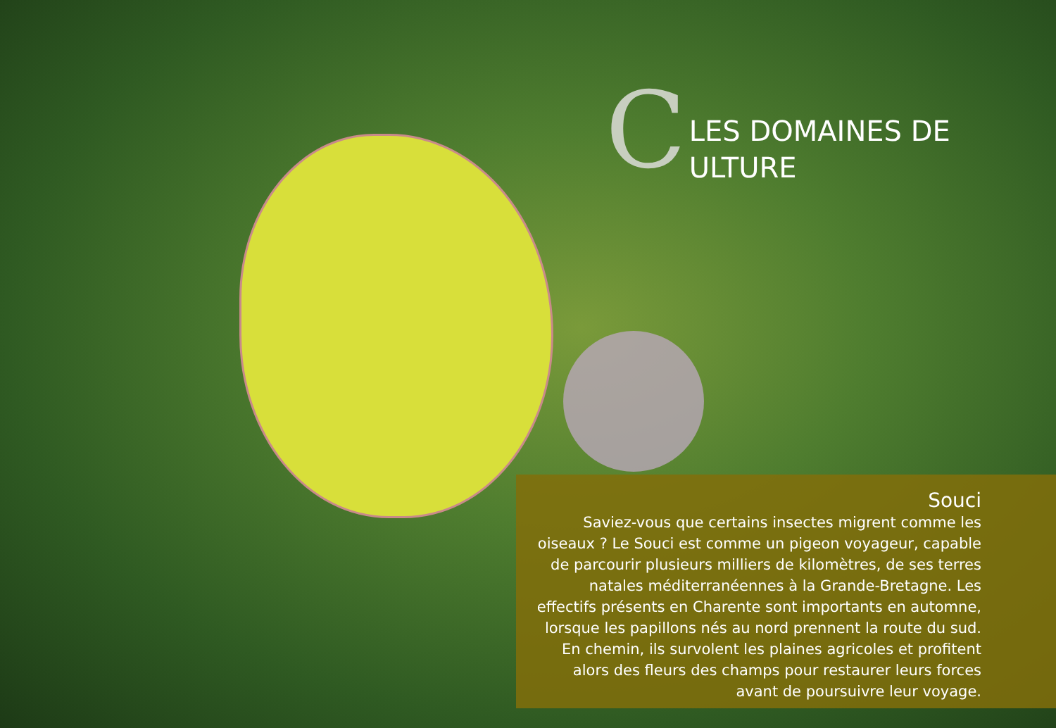C
LES DOMAINES DE
ULTURE
Souci
Saviez-vous que certains insectes migrent comme les oiseaux ? Le Souci est comme un pigeon voyageur, capable de parcourir plusieurs milliers de kilomètres, de ses terres natales méditerranéennes à la Grande-Bretagne. Les effectifs présents en Charente sont importants en automne, lorsque les papillons nés au nord prennent la route du sud. En chemin, ils survolent les plaines agricoles et profitent alors des fleurs des champs pour restaurer leurs forces avant de poursuivre leur voyage.